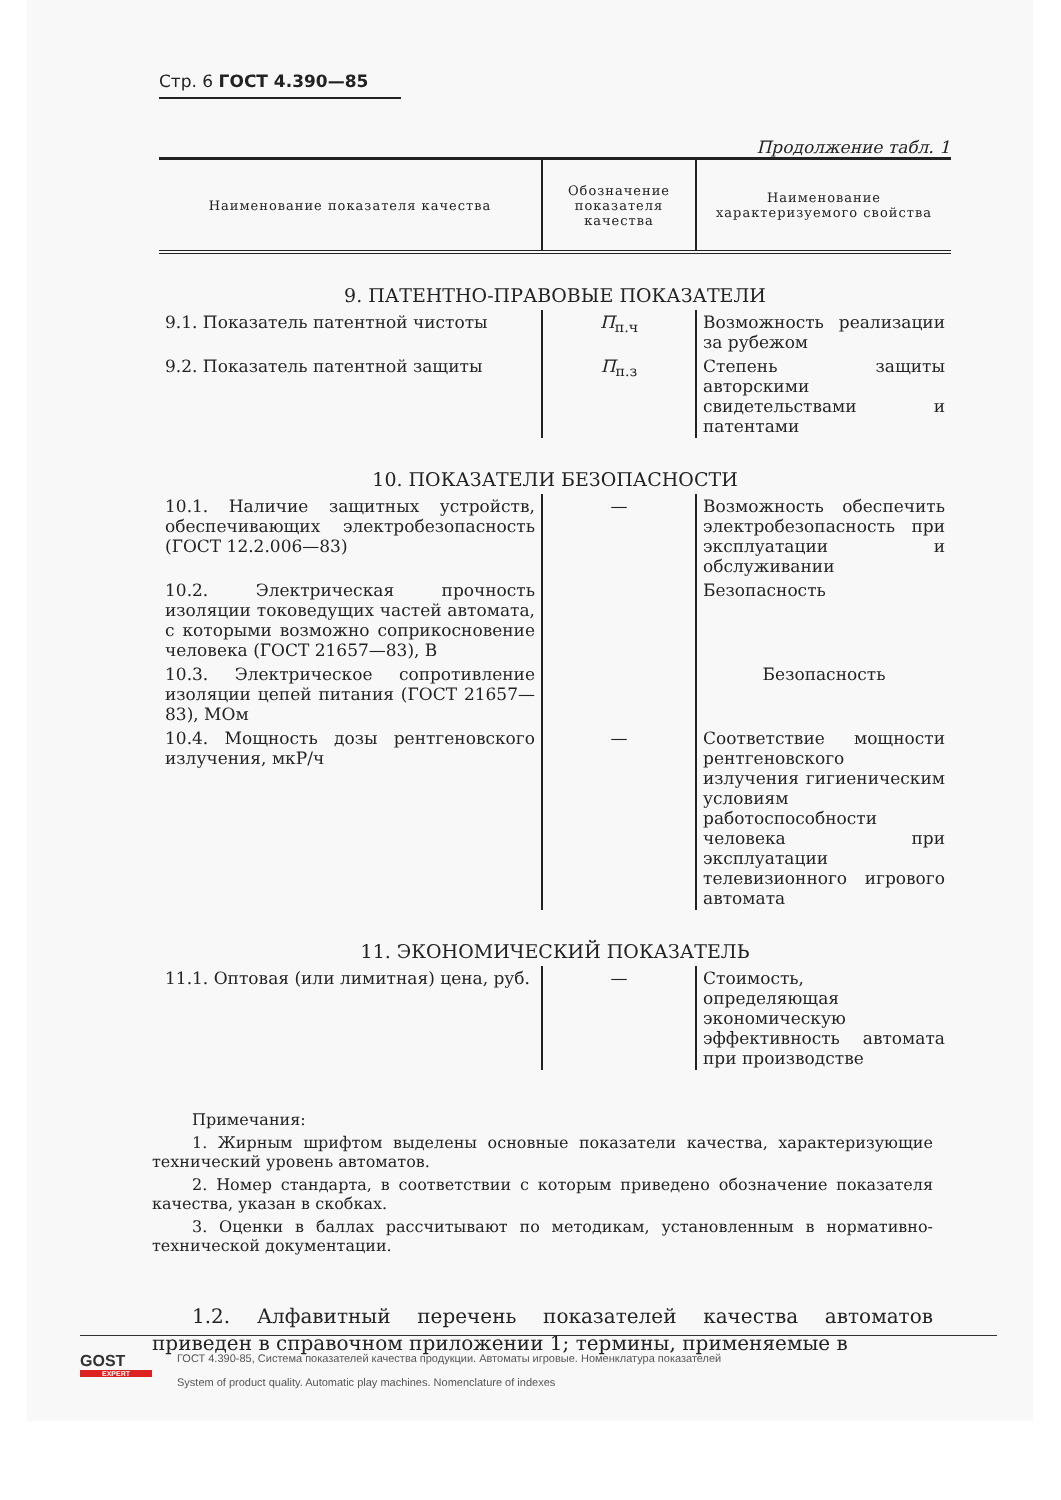Стр. 6 ГОСТ 4.390—85
Продолжение табл. 1
| Наименование показателя качества | Обозначение показателя качества | Наименование характеризуемого свойства |
| --- | --- | --- |
| 9. ПАТЕНТНО-ПРАВОВЫЕ ПОКАЗАТЕЛИ | | |
| 9.1. Показатель патентной чистоты | П<sub>п.ч</sub> | Возможность реализации за рубежом |
| 9.2. Показатель патентной защиты | П<sub>п.з</sub> | Степень защиты авторскими свидетельствами и патентами |
| 10. ПОКАЗАТЕЛИ БЕЗОПАСНОСТИ | | |
| 10.1. Наличие защитных устройств, обеспечивающих электробезопасность (ГОСТ 12.2.006—83) | — | Возможность обеспечить электробезопасность при эксплуатации и обслуживании |
| 10.2. Электрическая прочность изоляции токоведущих частей автомата, с которыми возможно соприкосновение человека (ГОСТ 21657—83), В | | Безопасность |
| 10.3. Электрическое сопротивление изоляции цепей питания (ГОСТ 21657—83), МОм | | Безопасность |
| 10.4. Мощность дозы рентгеновского излучения, мкР/ч | — | Соответствие мощности рентгеновского излучения гигиеническим условиям работоспособности человека при эксплуатации телевизионного игрового автомата |
| 11. ЭКОНОМИЧЕСКИЙ ПОКАЗАТЕЛЬ | | |
| 11.1. Оптовая (или лимитная) цена, руб. | — | Стоимость, определяющая экономическую эффективность автомата при производстве |
Примечания:
1. Жирным шрифтом выделены основные показатели качества, характеризующие технический уровень автоматов.
2. Номер стандарта, в соответствии с которым приведено обозначение показателя качества, указан в скобках.
3. Оценки в баллах рассчитывают по методикам, установленным в нормативно-технической документации.
1.2. Алфавитный перечень показателей качества автоматов приведен в справочном приложении 1; термины, применяемые в
GOST
EXPERT
ГОСТ 4.390-85, Система показателей качества продукции. Автоматы игровые. Номенклатура показателей
System of product quality. Automatic play machines. Nomenclature of indexes